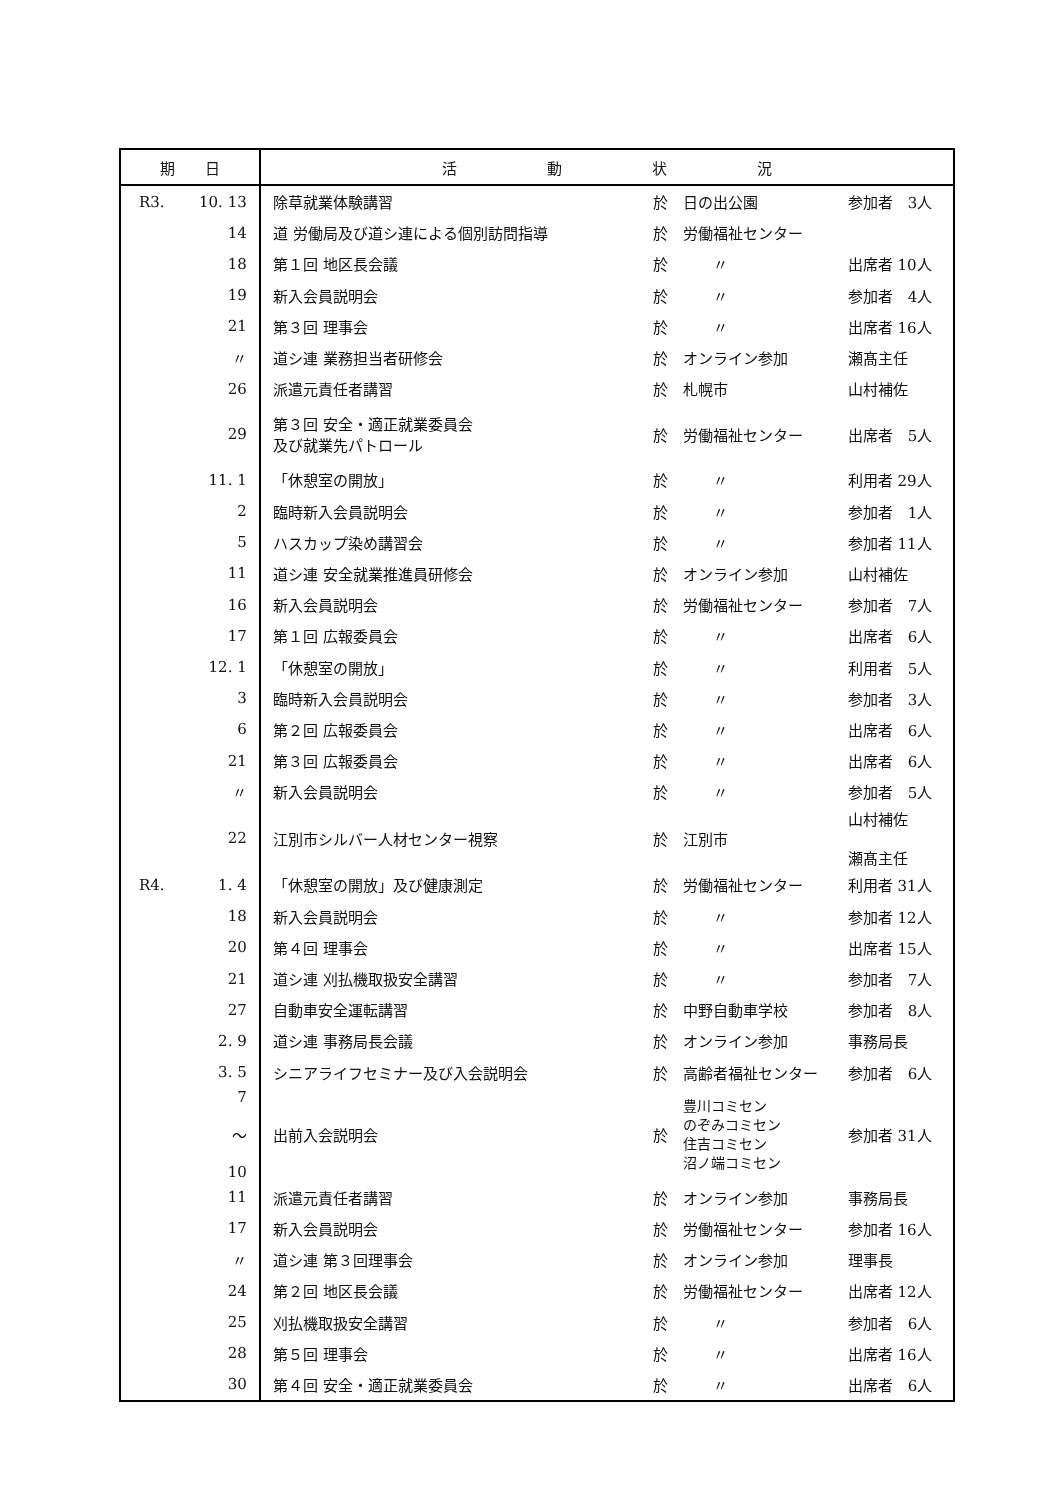| 期 日 | | 活 動 状 況 | | | |
| --- | --- | --- | --- | --- | --- |
| R3. | 10. 13 | 除草就業体験講習 | 於 | 日の出公園 | 参加者 3人 |
| | 14 | 道 労働局及び道シ連による個別訪問指導 | 於 | 労働福祉センター | |
| | 18 | 第１回 地区長会議 | 於 | 〃 | 出席者 10人 |
| | 19 | 新入会員説明会 | 於 | 〃 | 参加者 4人 |
| | 21 | 第３回 理事会 | 於 | 〃 | 出席者 16人 |
| | 〃 | 道シ連 業務担当者研修会 | 於 | オンライン参加 | 瀬髙主任 |
| | 26 | 派遣元責任者講習 | 於 | 札幌市 | 山村補佐 |
| | 29 | 第３回 安全・適正就業委員会 及び就業先パトロール | 於 | 労働福祉センター | 出席者 5人 |
| | 11. 1 | 「休憩室の開放」 | 於 | 〃 | 利用者 29人 |
| | 2 | 臨時新入会員説明会 | 於 | 〃 | 参加者 1人 |
| | 5 | ハスカップ染め講習会 | 於 | 〃 | 参加者 11人 |
| | 11 | 道シ連 安全就業推進員研修会 | 於 | オンライン参加 | 山村補佐 |
| | 16 | 新入会員説明会 | 於 | 労働福祉センター | 参加者 7人 |
| | 17 | 第１回 広報委員会 | 於 | 〃 | 出席者 6人 |
| | 12. 1 | 「休憩室の開放」 | 於 | 〃 | 利用者 5人 |
| | 3 | 臨時新入会員説明会 | 於 | 〃 | 参加者 3人 |
| | 6 | 第２回 広報委員会 | 於 | 〃 | 出席者 6人 |
| | 21 | 第３回 広報委員会 | 於 | 〃 | 出席者 6人 |
| | 〃 | 新入会員説明会 | 於 | 〃 | 参加者 5人 |
| | 22 | 江別市シルバー人材センター視察 | 於 | 江別市 | 山村補佐 瀬髙主任 |
| R4. | 1. 4 | 「休憩室の開放」及び健康測定 | 於 | 労働福祉センター | 利用者 31人 |
| | 18 | 新入会員説明会 | 於 | 〃 | 参加者 12人 |
| | 20 | 第４回 理事会 | 於 | 〃 | 出席者 15人 |
| | 21 | 道シ連 刈払機取扱安全講習 | 於 | 〃 | 参加者 7人 |
| | 27 | 自動車安全運転講習 | 於 | 中野自動車学校 | 参加者 8人 |
| | 2. 9 | 道シ連 事務局長会議 | 於 | オンライン参加 | 事務局長 |
| | 3. 5 | シニアライフセミナー及び入会説明会 | 於 | 高齢者福祉センター | 参加者 6人 |
| | 7 ～ 10 | 出前入会説明会 | 於 | 豊川コミセン のぞみコミセン 住吉コミセン 沼ノ端コミセン | 参加者 31人 |
| | 11 | 派遣元責任者講習 | 於 | オンライン参加 | 事務局長 |
| | 17 | 新入会員説明会 | 於 | 労働福祉センター | 参加者 16人 |
| | 〃 | 道シ連 第３回理事会 | 於 | オンライン参加 | 理事長 |
| | 24 | 第２回 地区長会議 | 於 | 労働福祉センター | 出席者 12人 |
| | 25 | 刈払機取扱安全講習 | 於 | 〃 | 参加者 6人 |
| | 28 | 第５回 理事会 | 於 | 〃 | 出席者 16人 |
| | 30 | 第４回 安全・適正就業委員会 | 於 | 〃 | 出席者 6人 |